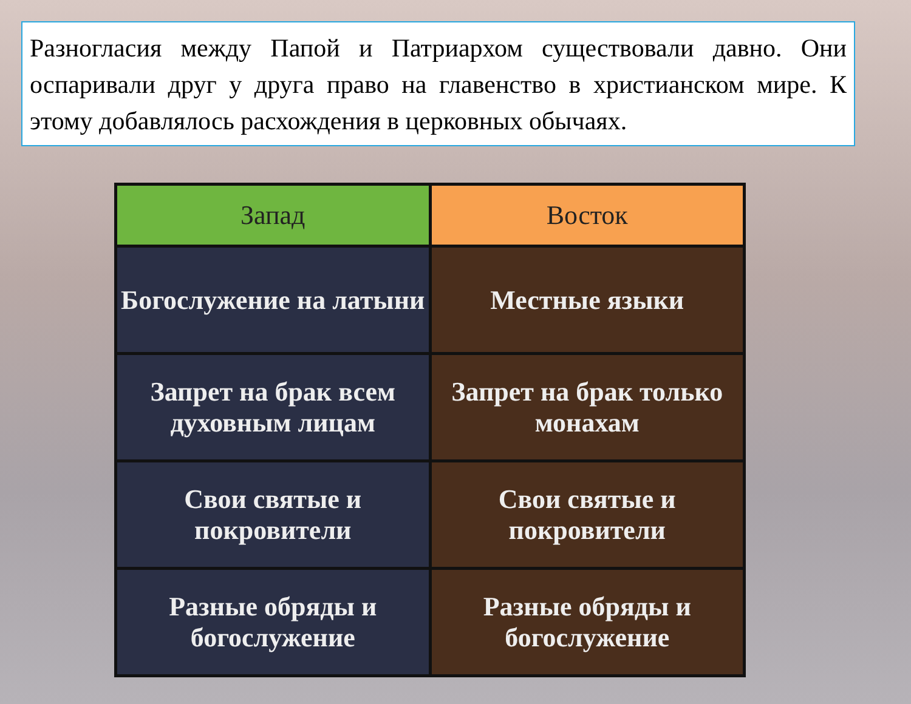Разногласия между Папой и Патриархом существовали давно. Они оспаривали друг у друга право на главенство в христианском мире. К этому добавлялось расхождения в церковных обычаях.
| Запад | Восток |
| --- | --- |
| Богослужение на латыни | Местные языки |
| Запрет на брак всем духовным лицам | Запрет на брак только монахам |
| Свои святые и покровители | Свои святые и покровители |
| Разные обряды и богослужение | Разные обряды и богослужение |